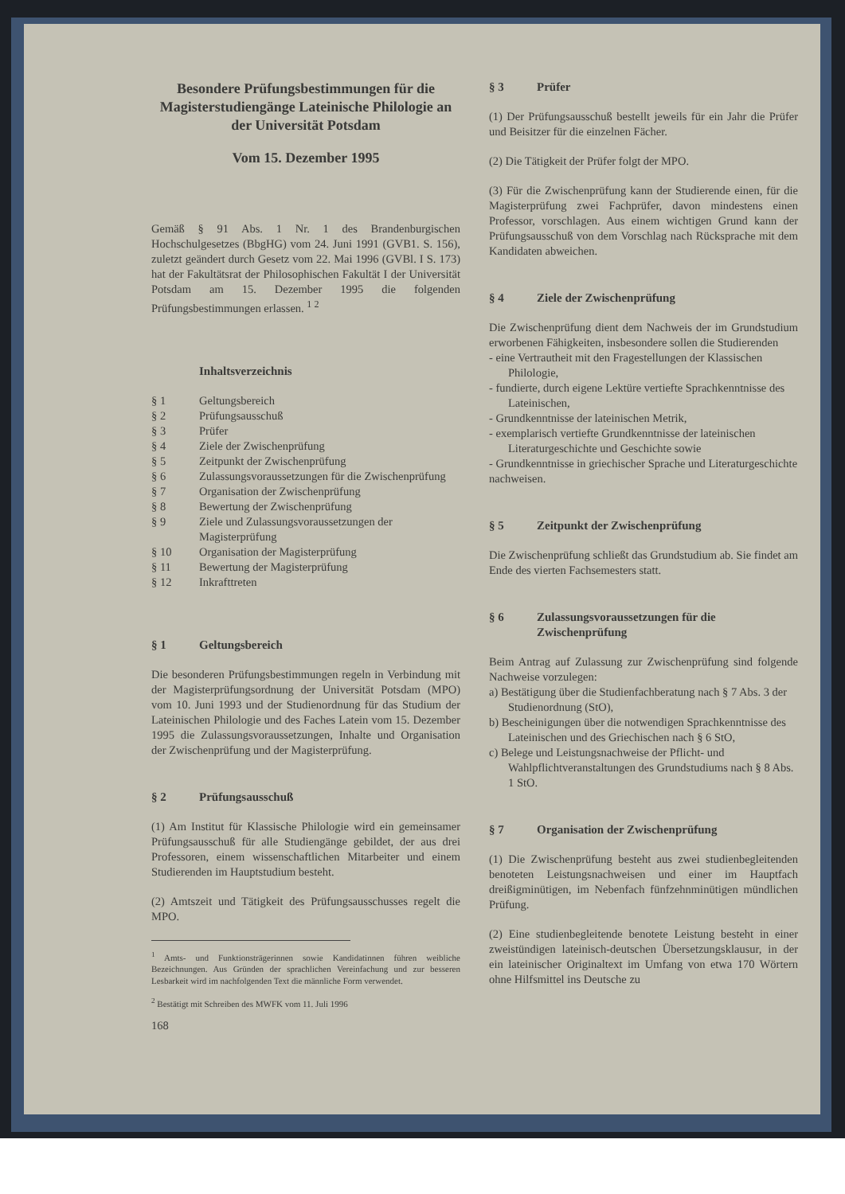Besondere Prüfungsbestimmungen für die Magisterstudiengänge Lateinische Philologie an der Universität Potsdam
Vom 15. Dezember 1995
Gemäß § 91 Abs. 1 Nr. 1 des Brandenburgischen Hochschulgesetzes (BbgHG) vom 24. Juni 1991 (GVB1. S. 156), zuletzt geändert durch Gesetz vom 22. Mai 1996 (GVBl. I S. 173) hat der Fakultätsrat der Philosophischen Fakultät I der Universität Potsdam am 15. Dezember 1995 die folgenden Prüfungsbestimmungen erlassen. <sup>1 2</sup>
Inhaltsverzeichnis
§ 1 Geltungsbereich
§ 2 Prüfungsausschuß
§ 3 Prüfer
§ 4 Ziele der Zwischenprüfung
§ 5 Zeitpunkt der Zwischenprüfung
§ 6 Zulassungsvoraussetzungen für die Zwischenprüfung
§ 7 Organisation der Zwischenprüfung
§ 8 Bewertung der Zwischenprüfung
§ 9 Ziele und Zulassungsvoraussetzungen der Magisterprüfung
§ 10 Organisation der Magisterprüfung
§ 11 Bewertung der Magisterprüfung
§ 12 Inkrafttreten
§ 1 Geltungsbereich
Die besonderen Prüfungsbestimmungen regeln in Verbindung mit der Magisterprüfungsordnung der Universität Potsdam (MPO) vom 10. Juni 1993 und der Studienordnung für das Studium der Lateinischen Philologie und des Faches Latein vom 15. Dezember 1995 die Zulassungsvoraussetzungen, Inhalte und Organisation der Zwischenprüfung und der Magisterprüfung.
§ 2 Prüfungsausschuß
(1) Am Institut für Klassische Philologie wird ein gemeinsamer Prüfungsausschuß für alle Studiengänge gebildet, der aus drei Professoren, einem wissenschaftlichen Mitarbeiter und einem Studierenden im Hauptstudium besteht.
(2) Amtszeit und Tätigkeit des Prüfungsausschusses regelt die MPO.
<sup>1</sup> Amts- und Funktionsträgerinnen sowie Kandidatinnen führen weibliche Bezeichnungen. Aus Gründen der sprachlichen Vereinfachung und zur besseren Lesbarkeit wird im nachfolgenden Text die männliche Form verwendet.
<sup>2</sup> Bestätigt mit Schreiben des MWFK vom 11. Juli 1996
168
§ 3 Prüfer
(1) Der Prüfungsausschuß bestellt jeweils für ein Jahr die Prüfer und Beisitzer für die einzelnen Fächer.
(2) Die Tätigkeit der Prüfer folgt der MPO.
(3) Für die Zwischenprüfung kann der Studierende einen, für die Magisterprüfung zwei Fachprüfer, davon mindestens einen Professor, vorschlagen. Aus einem wichtigen Grund kann der Prüfungsausschuß von dem Vorschlag nach Rücksprache mit dem Kandidaten abweichen.
§ 4 Ziele der Zwischenprüfung
Die Zwischenprüfung dient dem Nachweis der im Grundstudium erworbenen Fähigkeiten, insbesondere sollen die Studierenden
- eine Vertrautheit mit den Fragestellungen der Klassischen Philologie,
- fundierte, durch eigene Lektüre vertiefte Sprachkenntnisse des Lateinischen,
- Grundkenntnisse der lateinischen Metrik,
- exemplarisch vertiefte Grundkenntnisse der lateinischen Literaturgeschichte und Geschichte sowie
- Grundkenntnisse in griechischer Sprache und Literaturgeschichte
nachweisen.
§ 5 Zeitpunkt der Zwischenprüfung
Die Zwischenprüfung schließt das Grundstudium ab. Sie findet am Ende des vierten Fachsemesters statt.
§ 6 Zulassungsvoraussetzungen für die Zwischenprüfung
Beim Antrag auf Zulassung zur Zwischenprüfung sind folgende Nachweise vorzulegen:
a) Bestätigung über die Studienfachberatung nach § 7 Abs. 3 der Studienordnung (StO),
b) Bescheinigungen über die notwendigen Sprachkenntnisse des Lateinischen und des Griechischen nach § 6 StO,
c) Belege und Leistungsnachweise der Pflicht- und Wahlpflichtveranstaltungen des Grundstudiums nach § 8 Abs. 1 StO.
§ 7 Organisation der Zwischenprüfung
(1) Die Zwischenprüfung besteht aus zwei studienbegleitenden benoteten Leistungsnachweisen und einer im Hauptfach dreißigminütigen, im Nebenfach fünfzehnminütigen mündlichen Prüfung.
(2) Eine studienbegleitende benotete Leistung besteht in einer zweistündigen lateinisch-deutschen Übersetzungsklausur, in der ein lateinischer Originaltext im Umfang von etwa 170 Wörtern ohne Hilfsmittel ins Deutsche zu